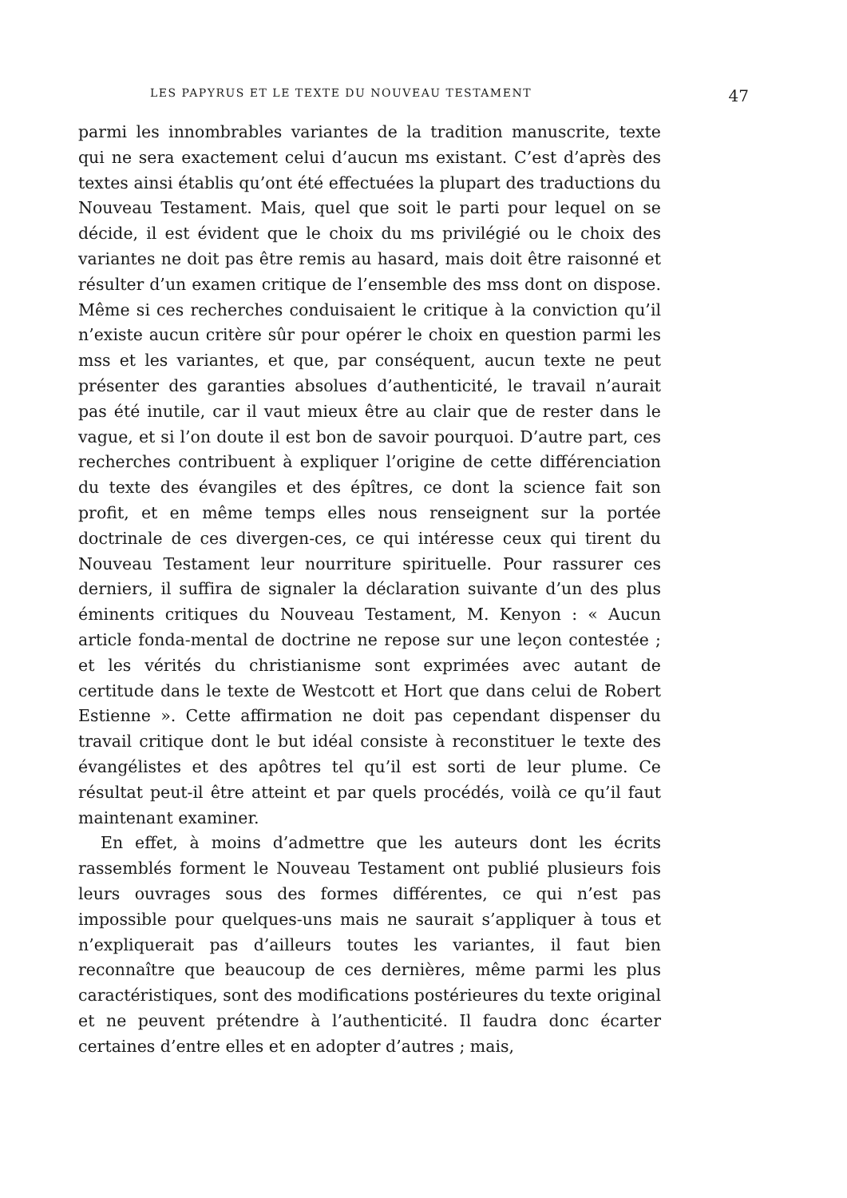LES PAPYRUS ET LE TEXTE DU NOUVEAU TESTAMENT 47
parmi les innombrables variantes de la tradition manuscrite, texte qui ne sera exactement celui d’aucun ms existant. C’est d’après des textes ainsi établis qu’ont été effectuées la plupart des traductions du Nouveau Testament. Mais, quel que soit le parti pour lequel on se décide, il est évident que le choix du ms privilégié ou le choix des variantes ne doit pas être remis au hasard, mais doit être raisonné et résulter d’un examen critique de l’ensemble des mss dont on dispose. Même si ces recherches conduisaient le critique à la conviction qu’il n’existe aucun critère sûr pour opérer le choix en question parmi les mss et les variantes, et que, par conséquent, aucun texte ne peut présenter des garanties absolues d’authenticité, le travail n’aurait pas été inutile, car il vaut mieux être au clair que de rester dans le vague, et si l’on doute il est bon de savoir pourquoi. D’autre part, ces recherches contribuent à expliquer l’origine de cette différenciation du texte des évangiles et des épîtres, ce dont la science fait son profit, et en même temps elles nous renseignent sur la portée doctrinale de ces divergen-ces, ce qui intéresse ceux qui tirent du Nouveau Testament leur nourriture spirituelle. Pour rassurer ces derniers, il suffira de signaler la déclaration suivante d’un des plus éminents critiques du Nouveau Testament, M. Kenyon : « Aucun article fonda-mental de doctrine ne repose sur une leçon contestée ; et les vérités du christianisme sont exprimées avec autant de certitude dans le texte de Westcott et Hort que dans celui de Robert Estienne ». Cette affirmation ne doit pas cependant dispenser du travail critique dont le but idéal consiste à reconstituer le texte des évangélistes et des apôtres tel qu’il est sorti de leur plume. Ce résultat peut-il être atteint et par quels procédés, voilà ce qu’il faut maintenant examiner.
En effet, à moins d’admettre que les auteurs dont les écrits rassemblés forment le Nouveau Testament ont publié plusieurs fois leurs ouvrages sous des formes différentes, ce qui n’est pas impossible pour quelques-uns mais ne saurait s’appliquer à tous et n’expliquerait pas d’ailleurs toutes les variantes, il faut bien reconnaître que beaucoup de ces dernières, même parmi les plus caractéristiques, sont des modifications postérieures du texte original et ne peuvent prétendre à l’authenticité. Il faudra donc écarter certaines d’entre elles et en adopter d’autres ; mais,